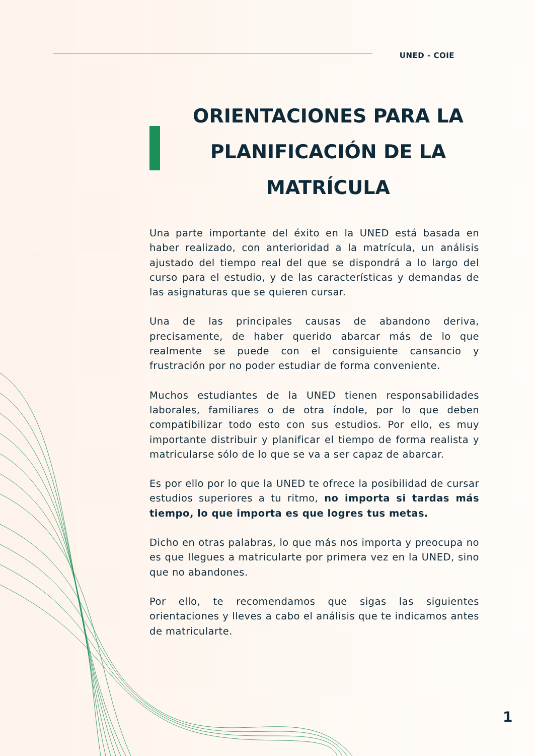UNED - COIE
ORIENTACIONES PARA LA PLANIFICACIÓN DE LA MATRÍCULA
Una parte importante del éxito en la UNED está basada en haber realizado, con anterioridad a la matrícula, un análisis ajustado del tiempo real del que se dispondrá a lo largo del curso para el estudio, y de las características y demandas de las asignaturas que se quieren cursar.
Una de las principales causas de abandono deriva, precisamente, de haber querido abarcar más de lo que realmente se puede con el consiguiente cansancio y frustración por no poder estudiar de forma conveniente.
Muchos estudiantes de la UNED tienen responsabilidades laborales, familiares o de otra índole, por lo que deben compatibilizar todo esto con sus estudios. Por ello, es muy importante distribuir y planificar el tiempo de forma realista y matricularse sólo de lo que se va a ser capaz de abarcar.
Es por ello por lo que la UNED te ofrece la posibilidad de cursar estudios superiores a tu ritmo, no importa si tardas más tiempo, lo que importa es que logres tus metas.
Dicho en otras palabras, lo que más nos importa y preocupa no es que llegues a matricularte por primera vez en la UNED, sino que no abandones.
Por ello, te recomendamos que sigas las siguientes orientaciones y lleves a cabo el análisis que te indicamos antes de matricularte.
1